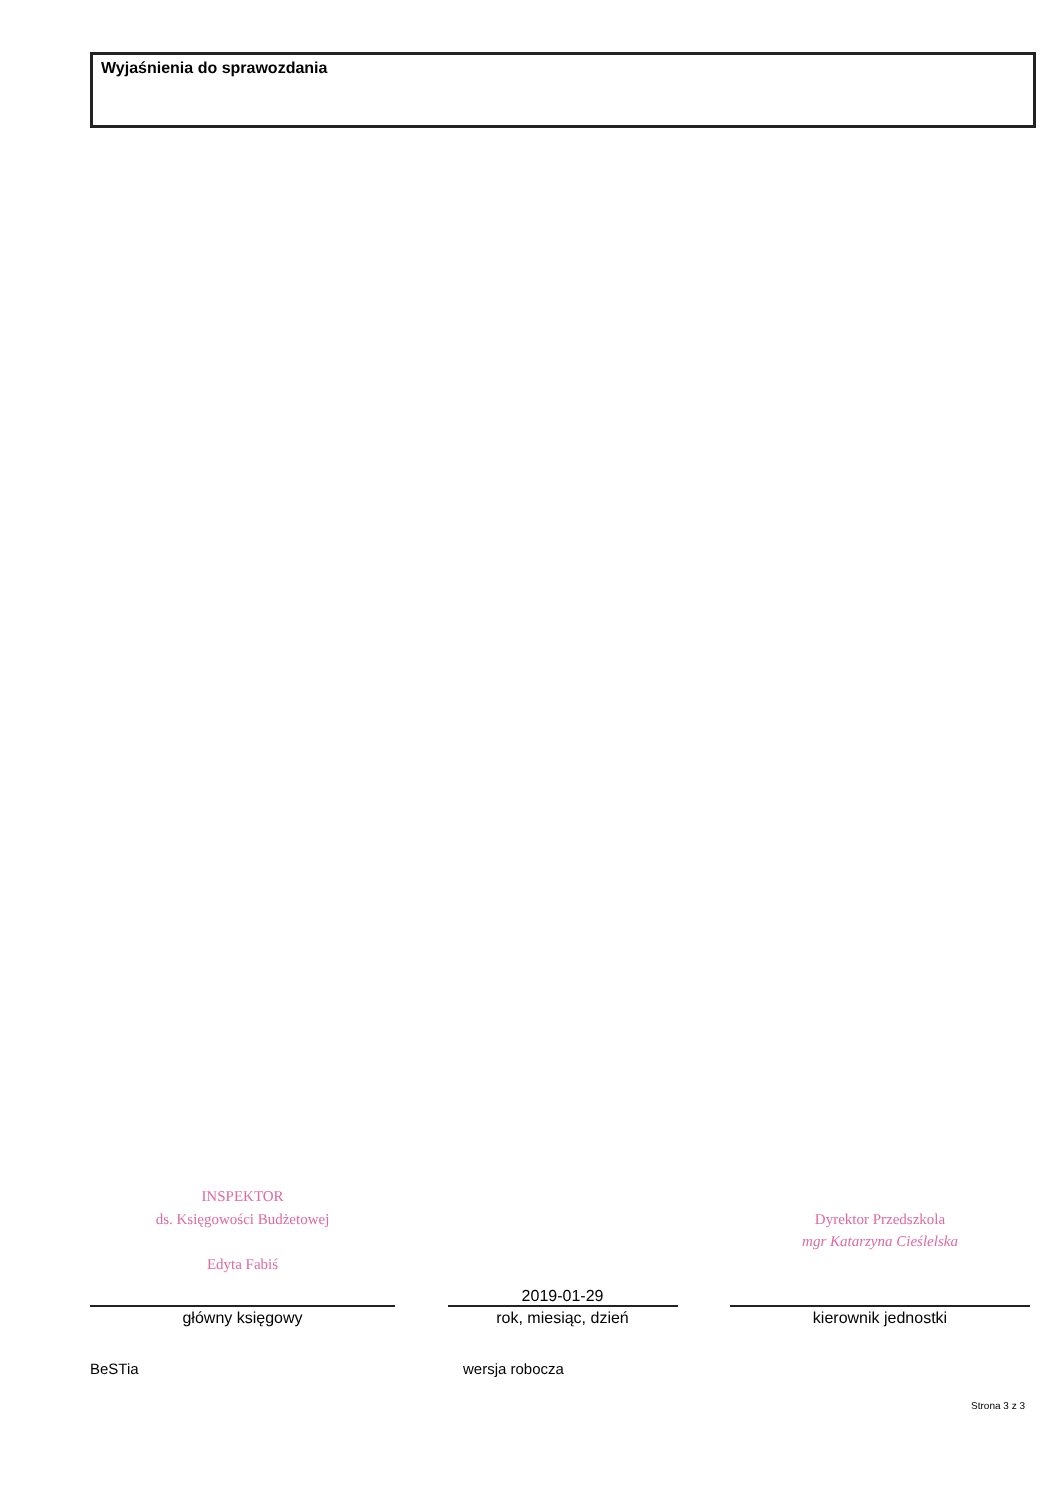Wyjaśnienia do sprawozdania
INSPEKTOR
ds. Księgowości Budżetowej
Edyta Fabiś
główny księgowy
2019-01-29
rok, miesiąc, dzień
Dyrektor Przedszkola
mgr Katarzyna Cieślelska
kierownik jednostki
BeSTia wersja robocza
Strona 3 z 3